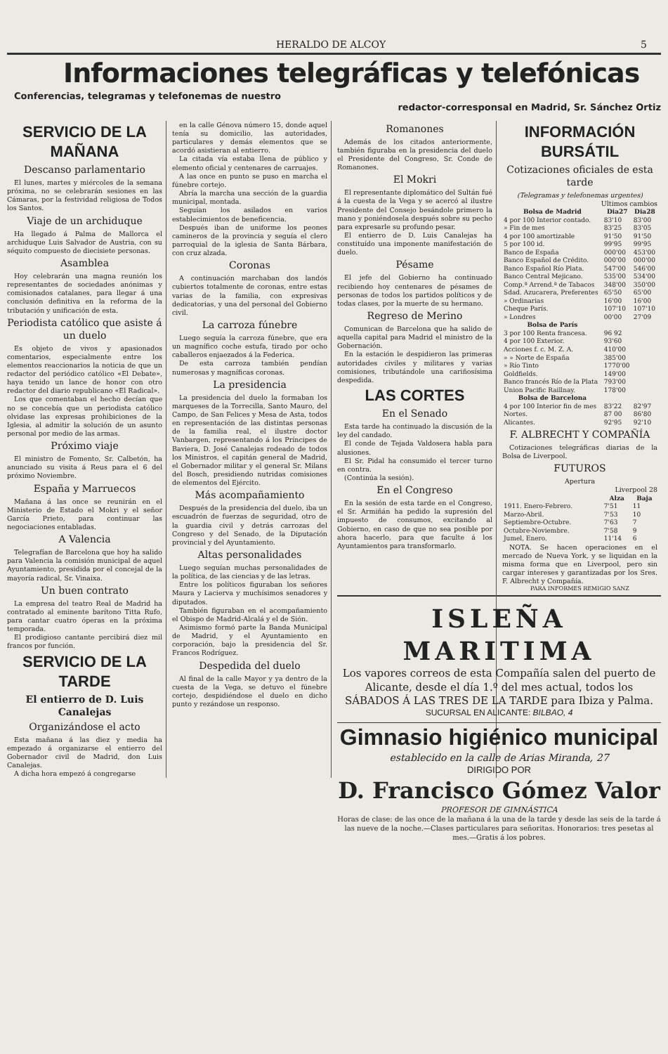HERALDO DE ALCOY 5
Informaciones telegráficas y telefónicas
Conferencias, telegramas y telefonemas de nuestro
redactor-corresponsal en Madrid, Sr. Sánchez Ortiz
SERVICIO DE LA MAÑANA
Descanso parlamentario
El lunes, martes y miércoles de la semana próxima, no se celebrarán sesiones en las Cámaras, por la festividad religiosa de Todos los Santos.
Viaje de un archiduque
Ha llegado á Palma de Mallorca el archiduque Luis Salvador de Austria, con su séquito compuesto de diecisiete personas.
Asamblea
Hoy celebrarán una magna reunión los representantes de sociedades anónimas y comisionados catalanes, para llegar á una conclusión definitiva en la reforma de la tributación y unificación de esta.
Periodista católico que asiste á un duelo
Es objeto de vivos y apasionados comentarios, especialmente entre los elementos reaccionarios la noticia de que un redactor del periódico católico «El Debate», haya tenido un lance de honor con otro redactor del diario republicano «El Radical».
Los que comentaban el hecho decían que no se concebía que un periodista católico olvidase las expresas prohibiciones de la Iglesia, al admitir la solución de un asunto personal por medio de las armas.
Próximo viaje
El ministro de Fomento, Sr. Calbetón, ha anunciado su visita á Reus para el 6 del próximo Noviembre.
España y Marruecos
Mañana á las once se reunirán en el Ministerio de Estado el Mokri y el señor García Prieto, para continuar las negociaciones entabladas.
A Valencia
Telegrafían de Barcelona que hoy ha salido para Valencia la comisión municipal de aquel Ayuntamiento, presidida por el concejal de la mayoría radical, Sr. Vinaixa.
Un buen contrato
La empresa del teatro Real de Madrid ha contratado al eminente barítono Titta Rufo, para cantar cuatro óperas en la próxima temporada.
El prodigioso cantante percibirá diez mil francos por función.
SERVICIO DE LA TARDE
El entierro de D. Luis Canalejas
Organizándose el acto
Esta mañana á las diez y media ha empezado á organizarse el entierro del Gobernador civil de Madrid, don Luis Canalejas.
A dicha hora empezó á congregarse
en la calle Génova número 15, donde aquel tenía su domicilio, las autoridades, particulares y demás elementos que se acordó asistieran al entierro.
La citada vía estaba llena de público y elemento oficial y centenares de carruajes.
A las once en punto se puso en marcha el fúnebre cortejo.
Abría la marcha una sección de la guardia municipal, montada.
Seguían los asilados en varios establecimientos de beneficencia.
Después iban de uniforme los peones camineros de la provincia y seguía el clero parroquial de la iglesia de Santa Bárbara, con cruz alzada.
Coronas
A continuación marchaban dos landós cubiertos totalmente de coronas, entre estas varias de la familia, con expresivas dedicatorias, y una del personal del Gobierno civil.
La carroza fúnebre
Luego seguía la carroza fúnebre, que era un magnífico coche estufa, tirado por ocho caballeros enjaezados á la Federica.
De esta carroza también pendían numerosas y magníficas coronas.
La presidencia
La presidencia del duelo la formaban los marqueses de la Torrecilla, Santo Mauro, del Campo, de San Felices y Mesa de Asta, todos en representación de las distintas personas de la familia real, el ilustre doctor Vanbargen, representando á los Príncipes de Baviera, D. José Canalejas rodeado de todos los Ministros, el capitán general de Madrid, el Gobernador militar y el general Sr. Milans del Bosch, presidiendo nutridas comisiones de elementos del Ejército.
Más acompañamiento
Después de la presidencia del duelo, iba un escuadrón de fuerzas de seguridad, otro de la guardia civil y detrás carrozas del Congreso y del Senado, de la Diputación provincial y del Ayuntamiento.
Altas personalidades
Luego seguían muchas personalidades de la política, de las ciencias y de las letras.
Entre los políticos figuraban los señores Maura y Lacierva y muchísimos senadores y diputados.
También figuraban en el acompañamiento el Obispo de Madrid-Alcalá y el de Sión.
Asimismo formó parte la Banda Municipal de Madrid, y el Ayuntamiento en corporación, bajo la presidencia del Sr. Francos Rodríguez.
Despedida del duelo
Al final de la calle Mayor y ya dentro de la cuesta de la Vega, se detuvo el fúnebre cortejo, despidiéndose el duelo en dicho punto y rezándose un responso.
Romanones
Además de los citados anteriormente, también figuraba en la presidencia del duelo el Presidente del Congreso, Sr. Conde de Romanones.
El Mokri
El representante diplomático del Sultán fué á la cuesta de la Vega y se acercó al ilustre Presidente del Consejo besándole primero la mano y poniéndosela después sobre su pecho para expresarle su profundo pesar.
El entierro de D. Luis Canalejas ha constituído una imponente manifestación de duelo.
Pésame
El jefe del Gobierno ha continuado recibiendo hoy centenares de pésames de personas de todos los partidos políticos y de todas clases, por la muerte de su hermano.
Regreso de Merino
Comunican de Barcelona que ha salido de aquella capital para Madrid el ministro de la Gobernación.
En la estación le despidieron las primeras autoridades civiles y militares y varias comisiones, tributándole una cariñosísima despedida.
LAS CORTES
En el Senado
Esta tarde ha continuado la discusión de la ley del candado.
El conde de Tejada Valdosera habla para alusiones.
El Sr. Pidal ha consumido el tercer turno en contra.
(Continúa la sesión).
En el Congreso
En la sesión de esta tarde en el Congreso, el Sr. Armiñán ha pedido la supresión del impuesto de consumos, excitando al Gobierno, en caso de que no sea posible por ahora hacerlo, para que faculte á los Ayuntamientos para transformarlo.
INFORMACIÓN BURSÁTIL
Cotizaciones oficiales de esta tarde
(Telegramas y telefonemas urgentes)
Ultimos cambios
| Bolsa de Madrid | Dia27 | Dia28 |
| --- | --- | --- |
| 4 por 100 Interior contado. | 83'10 | 83'00 |
| » Fin de mes | 83'25 | 83'05 |
| 4 por 100 amortizable | 91'50 | 91'50 |
| 5 por 100 id. | 99'95 | 99'95 |
| Banco de España | 000'00 | 453'00 |
| Banco Español de Crédito. | 000'00 | 000'00 |
| Banco Español Río Plata. | 547'00 | 546'00 |
| Banco Central Mejicano. | 535'00 | 534'00 |
| Comp.ª Arrend.ª de Tabacos | 348'00 | 350'00 |
| Sdad. Azucarera, Preferentes | 65'50 | 65'00 |
| » Ordinarias | 16'00 | 16'00 |
| Cheque París. | 107'10 | 107'10 |
| » Londres | 00'00 | 27'09 |
| Bolsa de París | | |
| 3 por 100 Renta francesa. | 96 92 | |
| 4 por 100 Exterior. | 93'60 | |
| Acciones f. c. M. Z. A. | 410'00 | |
| » » Norte de España | 385'00 | |
| » Río Tinto | 1770'00 | |
| Goldfields. | 149'00 | |
| Banco francés Río de la Plata | 793'00 | |
| Union Pacific Raillnay. | 178'00 | |
| Bolsa de Barcelona | | |
| 4 por 100 Interior fin de mes | 83'22 | 82'97 |
| Nortes. | 87 00 | 86'80 |
| Alicantes. | 92'95 | 92'10 |
F. ALBRECHT Y COMPAÑÍA
Cotizaciones telegráficas diarias de la Bolsa de Liverpool.
FUTUROS
Apertura
Liverpool 28
| | Alza | Baja |
| --- | --- | --- |
| 1911. Enero-Febrero. | 7'51 | 11 |
| Marzo-Abril. | 7'53 | 10 |
| Septiembre-Octubre. | 7'63 | 7 |
| Octubre-Noviembre. | 7'58 | 9 |
| Jumel, Enero. | 11'14 | 6 |
NOTA. Se hacen operaciones en el mercado de Nueva York, y se liquidan en la misma forma que en Liverpool, pero sin cargar intereses y garantizadas por los Sres. F. Albrecht y Compañía.
PARA INFORMES REMIGIO SANZ
ISLEÑA MARITIMA
Los vapores correos de esta Compañía salen del puerto de Alicante, desde el día 1.º del mes actual, todos los SÁBADOS Á LAS TRES DE LA TARDE para Ibiza y Palma.
SUCURSAL EN ALICANTE: BILBAO, 4
Gimnasio higiénico municipal
establecido en la calle de Arias Miranda, 27
DIRIGIDO POR
D. Francisco Gómez Valor
PROFESOR DE GIMNÁSTICA
Horas de clase: de las once de la mañana á la una de la tarde y desde las seis de la tarde á las nueve de la noche.—Clases particulares para señoritas. Honorarios: tres pesetas al mes.—Gratis á los pobres.